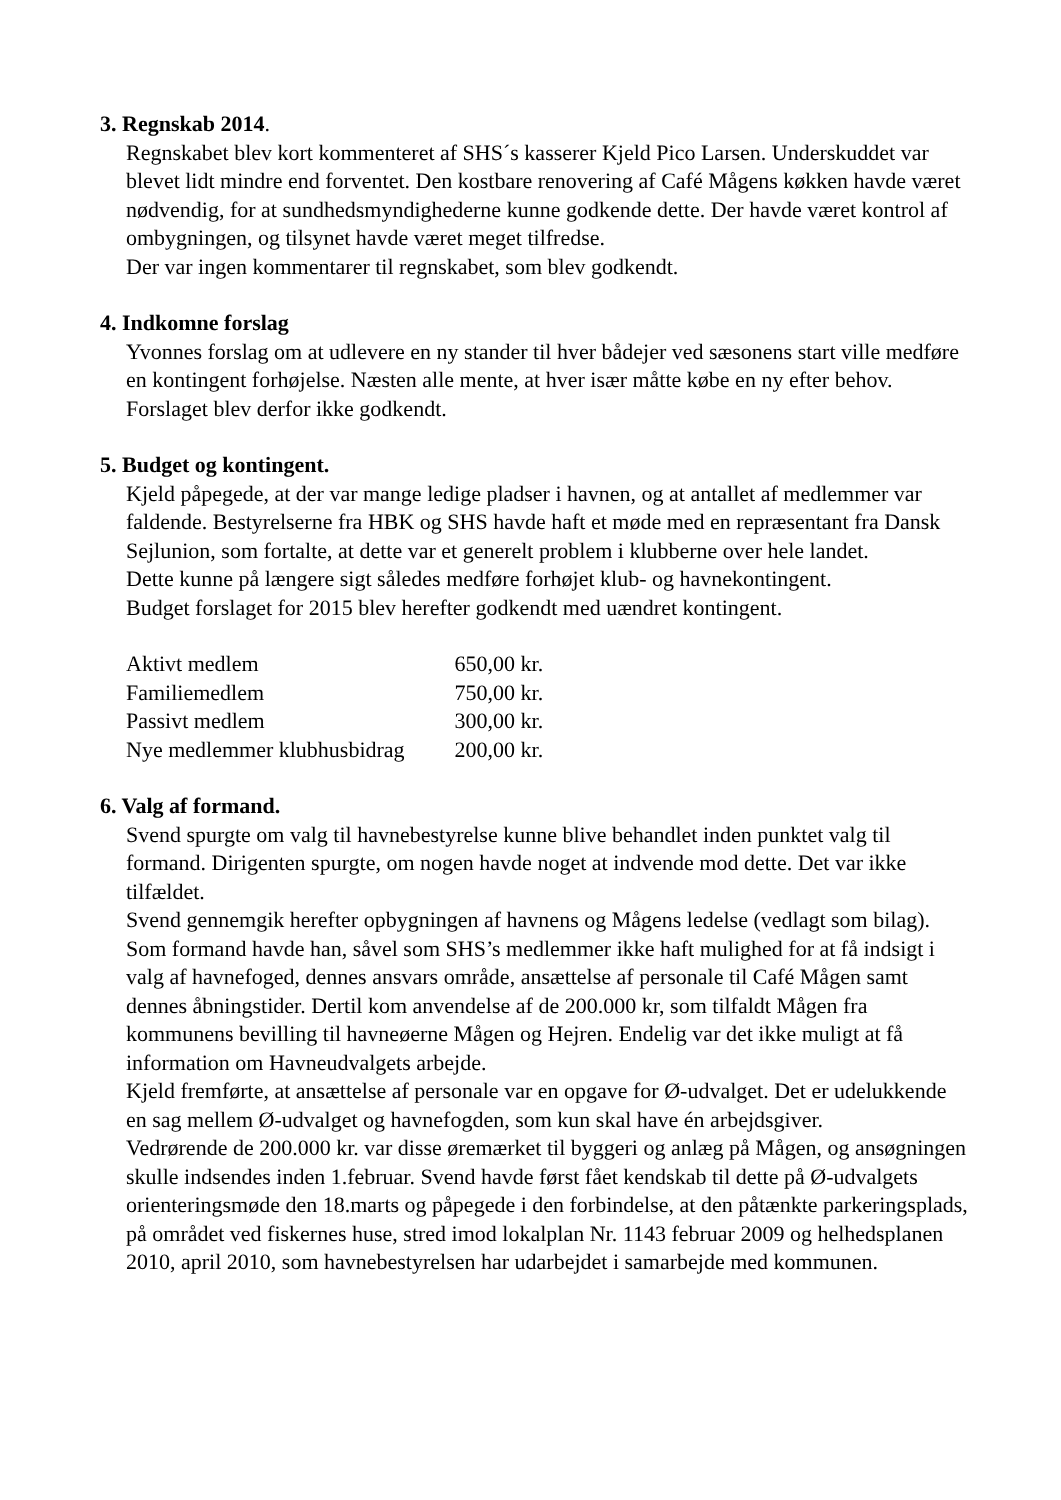3. Regnskab 2014.
Regnskabet blev kort kommenteret af SHS´s kasserer Kjeld Pico Larsen. Underskuddet var blevet lidt mindre end forventet. Den kostbare renovering af Café Mågens køkken havde været nødvendig, for at sundhedsmyndighederne kunne godkende dette. Der havde været kontrol af ombygningen, og tilsynet havde været meget tilfredse.
Der var ingen kommentarer til regnskabet, som blev godkendt.
4. Indkomne forslag
Yvonnes forslag om at udlevere en ny stander til hver bådejer ved sæsonens start ville medføre en kontingent forhøjelse. Næsten alle mente, at hver især måtte købe en ny efter behov.
Forslaget blev derfor ikke godkendt.
5. Budget og kontingent.
Kjeld påpegede, at der var mange ledige pladser i havnen, og at antallet af medlemmer var faldende. Bestyrelserne fra HBK og SHS havde haft et møde med en repræsentant fra Dansk Sejlunion, som fortalte, at dette var et generelt problem i klubberne over hele landet.
Dette kunne på længere sigt således medføre forhøjet klub- og havnekontingent.
Budget forslaget for 2015 blev herefter godkendt med uændret kontingent.
| Aktivt medlem | 650,00 kr. |
| Familiemedlem | 750,00 kr. |
| Passivt medlem | 300,00 kr. |
| Nye medlemmer klubhusbidrag | 200,00 kr. |
6. Valg af formand.
Svend spurgte om valg til havnebestyrelse kunne blive behandlet inden punktet valg til formand. Dirigenten spurgte, om nogen havde noget at indvende mod dette. Det var ikke tilfældet.
Svend gennemgik herefter opbygningen af havnens og Mågens ledelse (vedlagt som bilag).
Som formand havde han, såvel som SHS’s medlemmer ikke haft mulighed for at få indsigt i valg af havnefoged, dennes ansvars område, ansættelse af personale til Café Mågen samt dennes åbningstider. Dertil kom anvendelse af de 200.000 kr, som tilfaldt Mågen fra kommunens bevilling til havneøerne Mågen og Hejren. Endelig var det ikke muligt at få information om Havneudvalgets arbejde.
Kjeld fremførte, at ansættelse af personale var en opgave for Ø-udvalget. Det er udelukkende en sag mellem Ø-udvalget og havnefogden, som kun skal have én arbejdsgiver.
Vedrørende de 200.000 kr. var disse øremærket til byggeri og anlæg på Mågen, og ansøgningen skulle indsendes inden 1.februar. Svend havde først fået kendskab til dette på Ø-udvalgets orienteringsmøde den 18.marts og påpegede i den forbindelse, at den påtænkte parkeringsplads, på området ved fiskernes huse, stred imod lokalplan Nr. 1143 februar 2009 og helhedsplanen 2010, april 2010, som havnebestyrelsen har udarbejdet i samarbejde med kommunen.